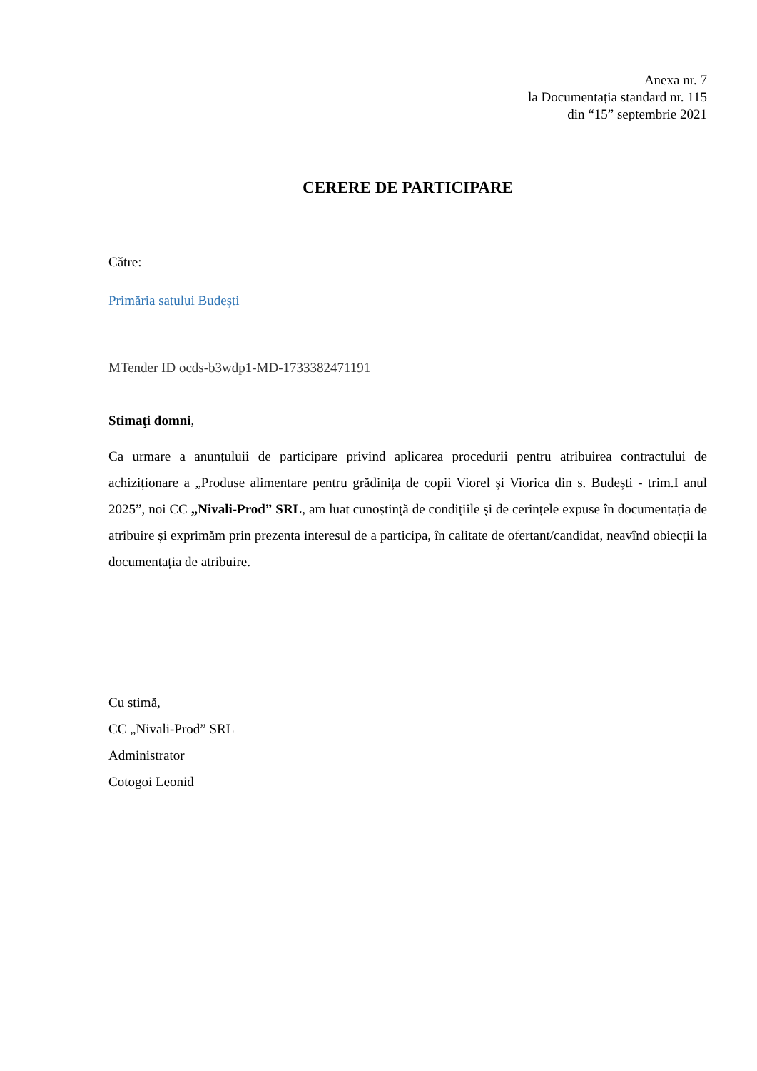Anexa nr. 7
la Documentația standard nr. 115
din “15” septembrie 2021
CERERE DE PARTICIPARE
Către:
Primăria satului Budești
MTender ID ocds-b3wdp1-MD-1733382471191
Stimaţi domni,
Ca urmare a anunțuluii de participare privind aplicarea procedurii pentru atribuirea contractului de achiziționare a „Produse alimentare pentru grădinița de copii Viorel și Viorica din s. Budești - trim.I anul 2025”, noi CC „Nivali-Prod” SRL, am luat cunoștință de condițiile și de cerințele expuse în documentația de atribuire și exprimăm prin prezenta interesul de a participa, în calitate de ofertant/candidat, neavînd obiecții la documentația de atribuire.
Cu stimă,
CC „Nivali-Prod” SRL
Administrator
Cotogoi Leonid